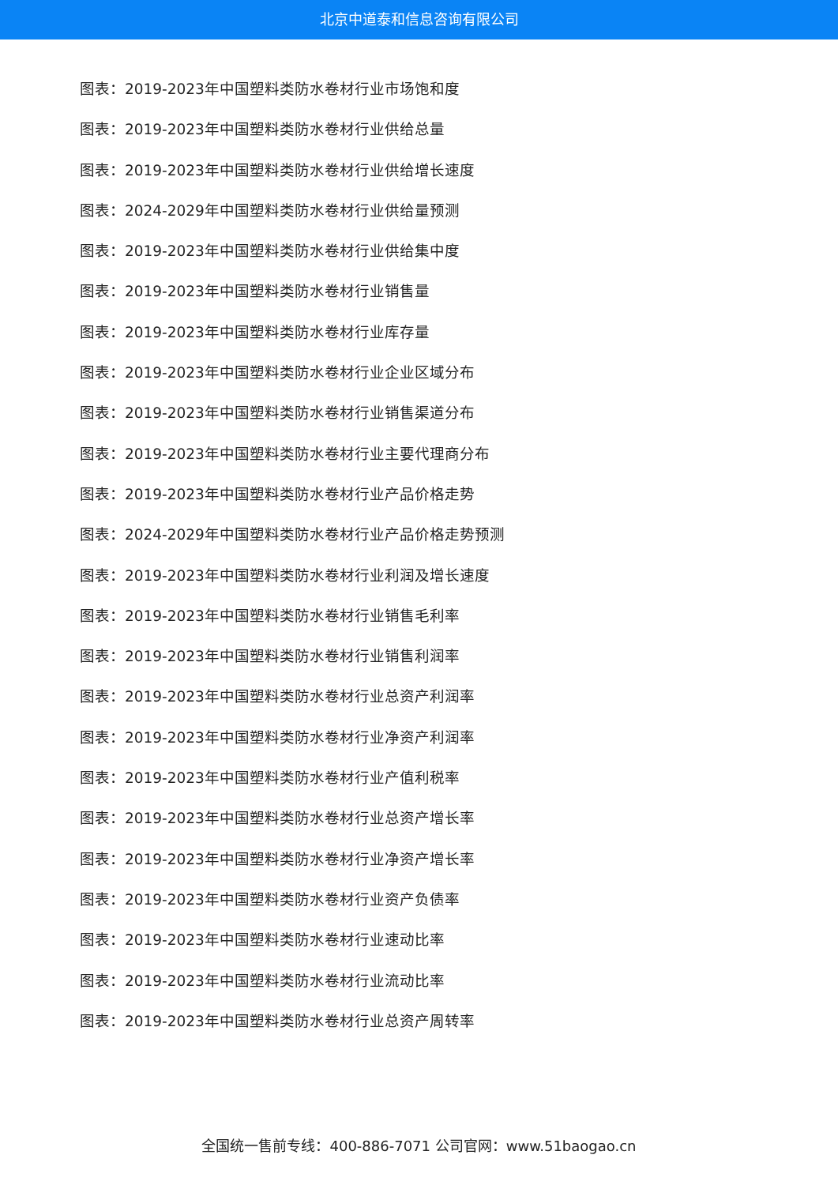北京中道泰和信息咨询有限公司
图表：2019-2023年中国塑料类防水卷材行业市场饱和度
图表：2019-2023年中国塑料类防水卷材行业供给总量
图表：2019-2023年中国塑料类防水卷材行业供给增长速度
图表：2024-2029年中国塑料类防水卷材行业供给量预测
图表：2019-2023年中国塑料类防水卷材行业供给集中度
图表：2019-2023年中国塑料类防水卷材行业销售量
图表：2019-2023年中国塑料类防水卷材行业库存量
图表：2019-2023年中国塑料类防水卷材行业企业区域分布
图表：2019-2023年中国塑料类防水卷材行业销售渠道分布
图表：2019-2023年中国塑料类防水卷材行业主要代理商分布
图表：2019-2023年中国塑料类防水卷材行业产品价格走势
图表：2024-2029年中国塑料类防水卷材行业产品价格走势预测
图表：2019-2023年中国塑料类防水卷材行业利润及增长速度
图表：2019-2023年中国塑料类防水卷材行业销售毛利率
图表：2019-2023年中国塑料类防水卷材行业销售利润率
图表：2019-2023年中国塑料类防水卷材行业总资产利润率
图表：2019-2023年中国塑料类防水卷材行业净资产利润率
图表：2019-2023年中国塑料类防水卷材行业产值利税率
图表：2019-2023年中国塑料类防水卷材行业总资产增长率
图表：2019-2023年中国塑料类防水卷材行业净资产增长率
图表：2019-2023年中国塑料类防水卷材行业资产负债率
图表：2019-2023年中国塑料类防水卷材行业速动比率
图表：2019-2023年中国塑料类防水卷材行业流动比率
图表：2019-2023年中国塑料类防水卷材行业总资产周转率
全国统一售前专线：400-886-7071 公司官网：www.51baogao.cn